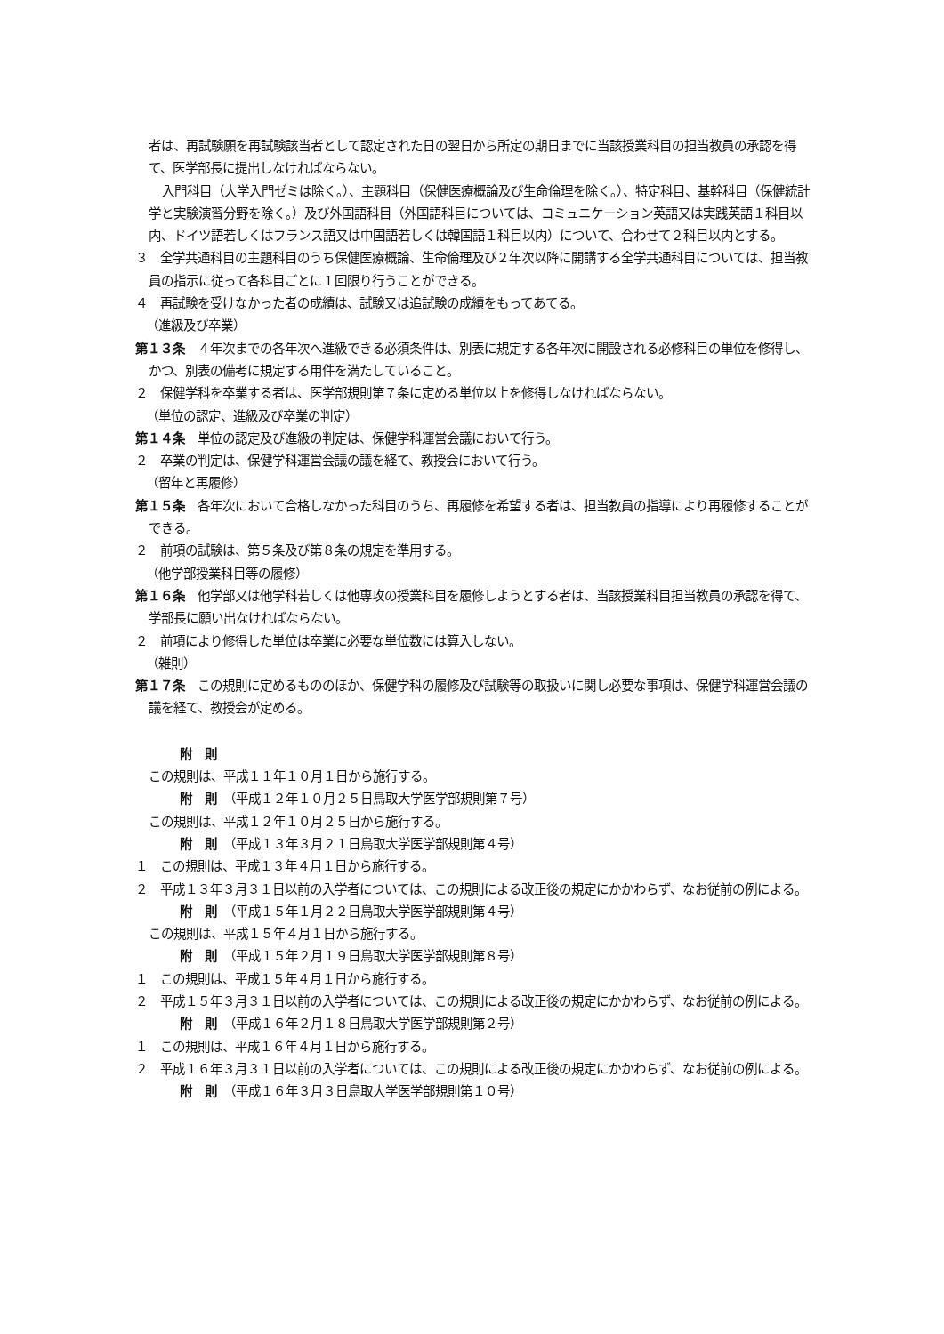者は、再試験願を再試験該当者として認定された日の翌日から所定の期日までに当該授業科目の担当教員の承認を得て、医学部長に提出しなければならない。
入門科目（大学入門ゼミは除く。）、主題科目（保健医療概論及び生命倫理を除く。）、特定科目、基幹科目（保健統計学と実験演習分野を除く。）及び外国語科目（外国語科目については、コミュニケーション英語又は実践英語１科目以内、ドイツ語若しくはフランス語又は中国語若しくは韓国語１科目以内）について、合わせて２科目以内とする。
３　全学共通科目の主題科目のうち保健医療概論、生命倫理及び２年次以降に開講する全学共通科目については、担当教員の指示に従って各科目ごとに１回限り行うことができる。
４　再試験を受けなかった者の成績は、試験又は追試験の成績をもってあてる。
（進級及び卒業）
第１３条　４年次までの各年次へ進級できる必須条件は、別表に規定する各年次に開設される必修科目の単位を修得し、かつ、別表の備考に規定する用件を満たしていること。
２　保健学科を卒業する者は、医学部規則第７条に定める単位以上を修得しなければならない。
（単位の認定、進級及び卒業の判定）
第１４条　単位の認定及び進級の判定は、保健学科運営会議において行う。
２　卒業の判定は、保健学科運営会議の議を経て、教授会において行う。
（留年と再履修）
第１５条　各年次において合格しなかった科目のうち、再履修を希望する者は、担当教員の指導により再履修することができる。
２　前項の試験は、第５条及び第８条の規定を準用する。
（他学部授業科目等の履修）
第１６条　他学部又は他学科若しくは他専攻の授業科目を履修しようとする者は、当該授業科目担当教員の承認を得て、学部長に願い出なければならない。
２　前項により修得した単位は卒業に必要な単位数には算入しない。
（雑則）
第１７条　この規則に定めるもののほか、保健学科の履修及び試験等の取扱いに関し必要な事項は、保健学科運営会議の議を経て、教授会が定める。
附　則
この規則は、平成１１年１０月１日から施行する。
附　則　（平成１２年１０月２５日鳥取大学医学部規則第７号）
この規則は、平成１２年１０月２５日から施行する。
附　則　（平成１３年３月２１日鳥取大学医学部規則第４号）
１　この規則は、平成１３年４月１日から施行する。
２　平成１３年３月３１日以前の入学者については、この規則による改正後の規定にかかわらず、なお従前の例による。
附　則　（平成１５年１月２２日鳥取大学医学部規則第４号）
この規則は、平成１５年４月１日から施行する。
附　則　（平成１５年２月１９日鳥取大学医学部規則第８号）
１　この規則は、平成１５年４月１日から施行する。
２　平成１５年３月３１日以前の入学者については、この規則による改正後の規定にかかわらず、なお従前の例による。
附　則　（平成１６年２月１８日鳥取大学医学部規則第２号）
１　この規則は、平成１６年４月１日から施行する。
２　平成１６年３月３１日以前の入学者については、この規則による改正後の規定にかかわらず、なお従前の例による。
附　則　（平成１６年３月３日鳥取大学医学部規則第１０号）